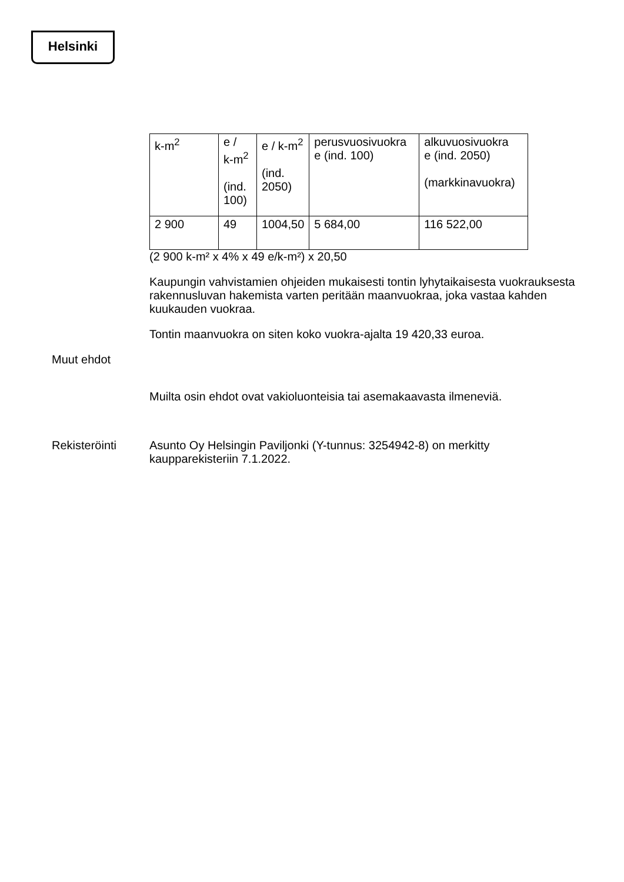Helsinki
| k-m<sup>2</sup> | e / k-m<sup>2</sup> (ind. 100) | e / k-m<sup>2</sup> (ind. 2050) | perusvuosivuokra e (ind. 100) | alkuvuosivuokra e (ind. 2050) (markkinavuokra) |
| 2 900 | 49 | 1004,50 | 5 684,00 | 116 522,00 |
(2 900 k-m² x 4% x 49 e/k-m²) x 20,50
Kaupungin vahvistamien ohjeiden mukaisesti tontin lyhytaikaisesta vuokrauksesta rakennusluvan hakemista varten peritään maanvuokraa, joka vastaa kahden kuukauden vuokraa.
Tontin maanvuokra on siten koko vuokra-ajalta 19 420,33 euroa.
Muut ehdot
Muilta osin ehdot ovat vakioluonteisia tai asemakaavasta ilmeneviä.
Rekisteröinti
Asunto Oy Helsingin Paviljonki (Y-tunnus: 3254942-8) on merkitty kaupparekisteriin 7.1.2022.